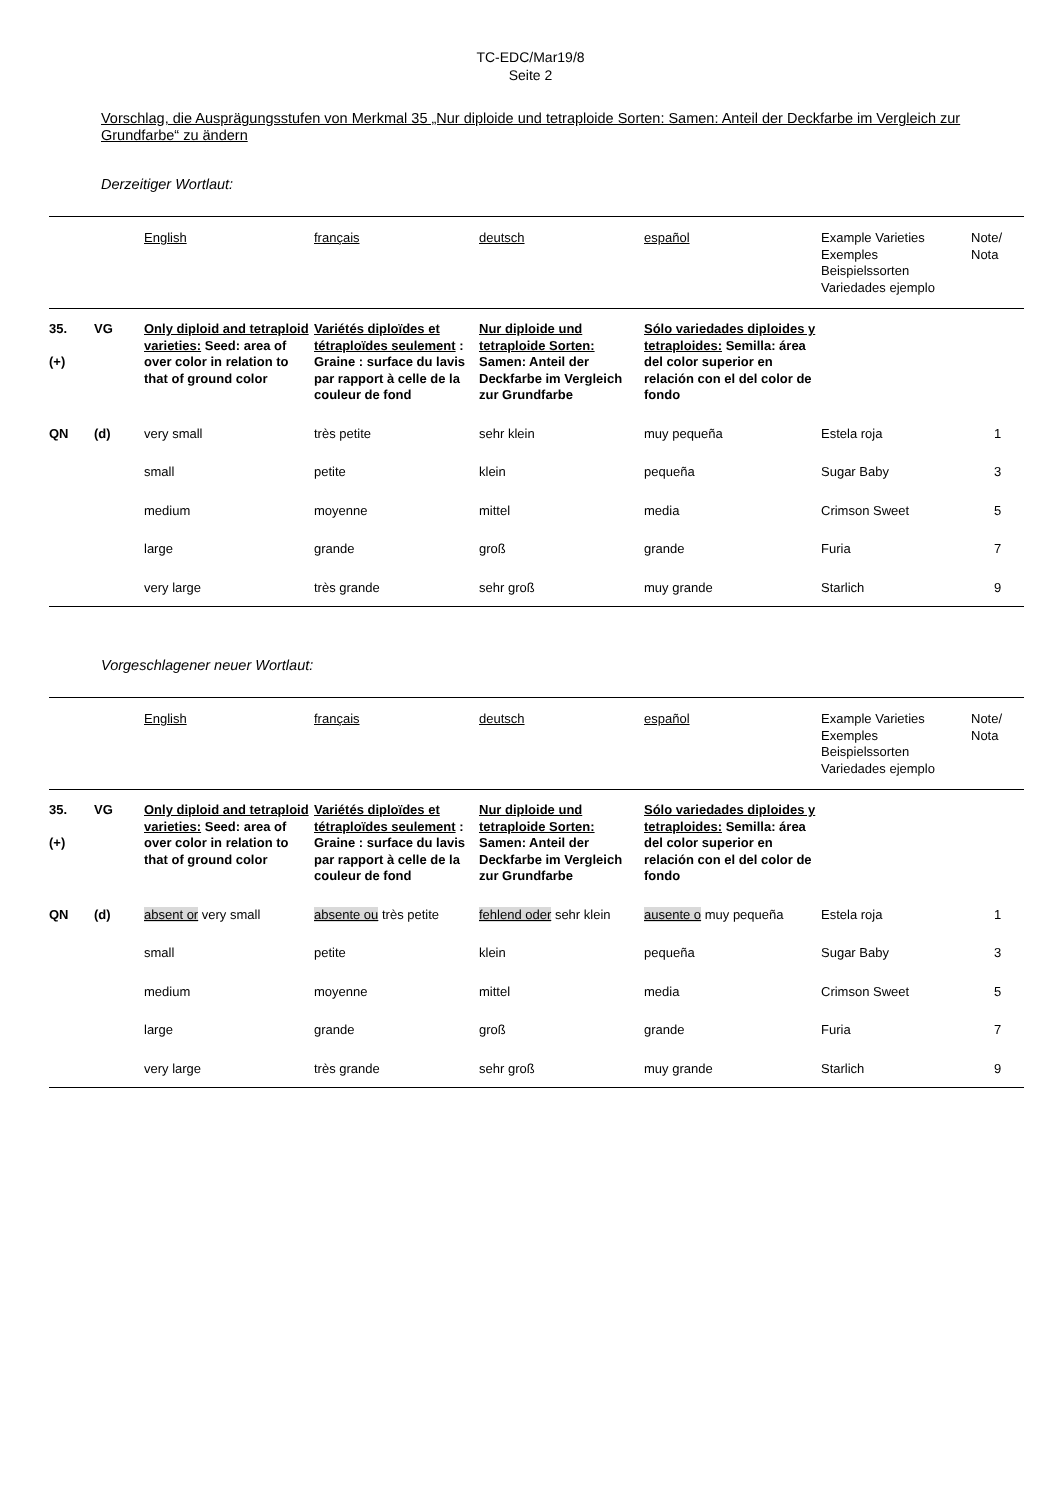TC-EDC/Mar19/8
Seite 2
Vorschlag, die Ausprägungsstufen von Merkmal 35 „Nur diploide und tetraploide Sorten: Samen: Anteil der Deckfarbe im Vergleich zur Grundfarbe“ zu ändern
Derzeitiger Wortlaut:
| | | English | français | deutsch | español | Example Varieties Exemples Beispielssorten Variedades ejemplo | Note/ Nota |
| 35. (+) | VG | Only diploid and tetraploid varieties: Seed: area of over color in relation to that of ground color | Variétés diploïdes et tétraploïdes seulement : Graine : surface du lavis par rapport à celle de la couleur de fond | Nur diploide und tetraploide Sorten: Samen: Anteil der Deckfarbe im Vergleich zur Grundfarbe | Sólo variedades diploides y tetraploides: Semilla: área del color superior en relación con el del color de fondo | | |
| QN | (d) | very small | très petite | sehr klein | muy pequeña | Estela roja | 1 |
| | | small | petite | klein | pequeña | Sugar Baby | 3 |
| | | medium | moyenne | mittel | media | Crimson Sweet | 5 |
| | | large | grande | groß | grande | Furia | 7 |
| | | very large | très grande | sehr groß | muy grande | Starlich | 9 |
Vorgeschlagener neuer Wortlaut:
| | | English | français | deutsch | español | Example Varieties Exemples Beispielssorten Variedades ejemplo | Note/ Nota |
| 35. (+) | VG | Only diploid and tetraploid varieties: Seed: area of over color in relation to that of ground color | Variétés diploïdes et tétraploïdes seulement : Graine : surface du lavis par rapport à celle de la couleur de fond | Nur diploide und tetraploide Sorten: Samen: Anteil der Deckfarbe im Vergleich zur Grundfarbe | Sólo variedades diploides y tetraploides: Semilla: área del color superior en relación con el del color de fondo | | |
| QN | (d) | absent or very small | absente ou très petite | fehlend oder sehr klein | ausente o muy pequeña | Estela roja | 1 |
| | | small | petite | klein | pequeña | Sugar Baby | 3 |
| | | medium | moyenne | mittel | media | Crimson Sweet | 5 |
| | | large | grande | groß | grande | Furia | 7 |
| | | very large | très grande | sehr groß | muy grande | Starlich | 9 |